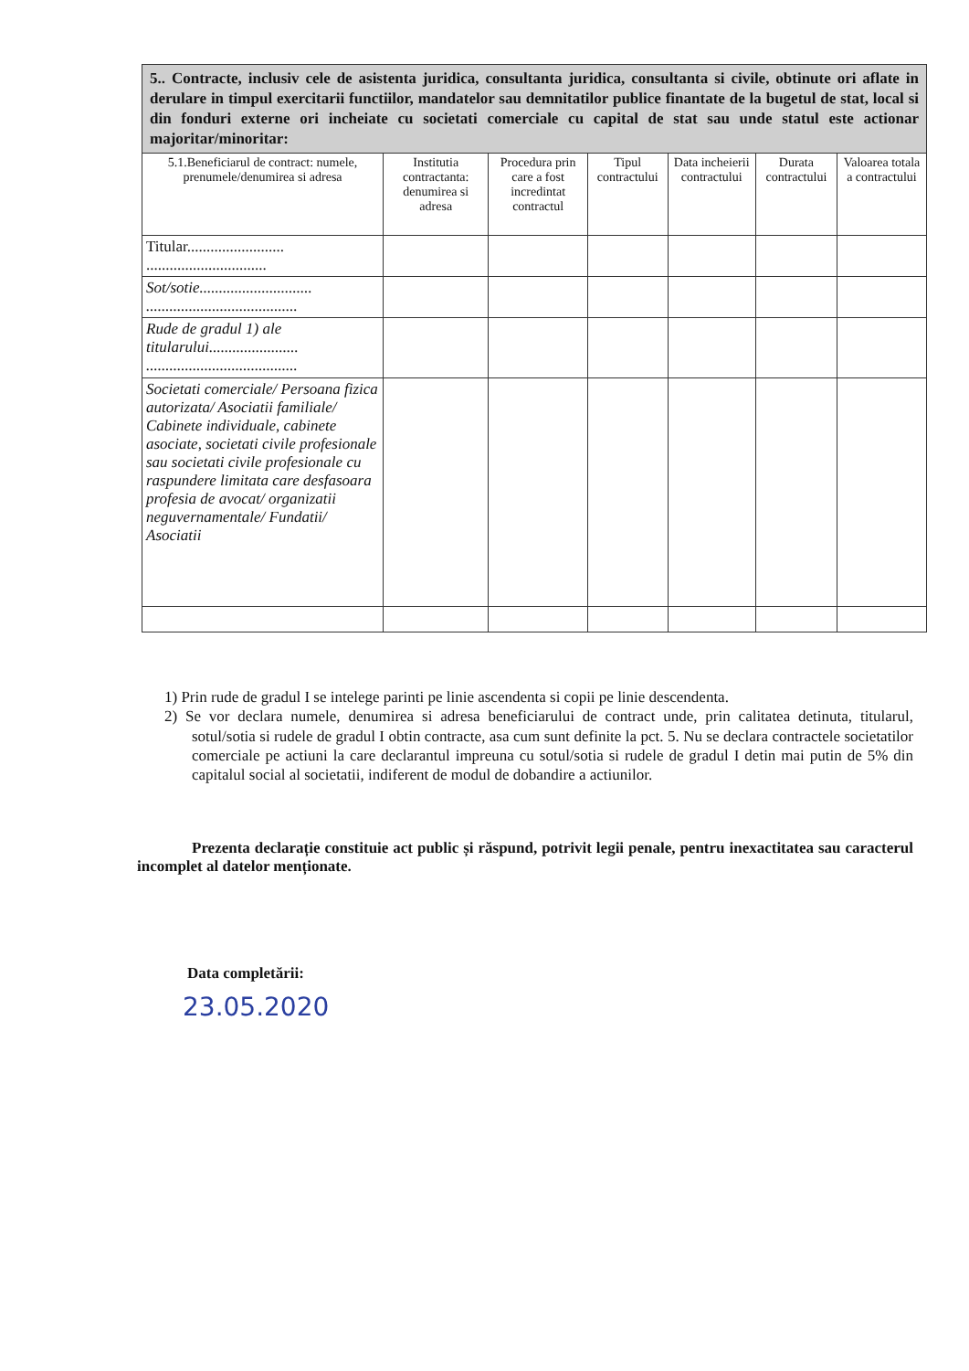| 5.. Contracte, inclusiv cele de asistenta juridica, consultanta juridica, consultanta si civile, obtinute ori aflate in derulare in timpul exercitarii functiilor, mandatelor sau demnitatilor publice finantate de la bugetul de stat, local si din fonduri externe ori incheiate cu societati comerciale cu capital de stat sau unde statul este actionar majoritar/minoritar: | | | | | | |
| 5.1.Beneficiarul de contract: numele, prenumele/denumirea si adresa | Institutia contractanta: denumirea si adresa | Procedura prin care a fost incredintat contractul | Tipul contractului | Data incheierii contractului | Durata contractului | Valoarea totala a contractului |
| Titular......................... ............................... | | | | | | |
| Sot/sotie............................. ....................................... | | | | | | |
| Rude de gradul 1) ale titularului....................... ....................................... | | | | | | |
| Societati comerciale/ Persoana fizica autorizata/ Asociatii familiale/ Cabinete individuale, cabinete asociate, societati civile profesionale sau societati civile profesionale cu raspundere limitata care desfasoara profesia de avocat/ organizatii neguvernamentale/ Fundatii/ Asociatii | | | | | | |
1) Prin rude de gradul I se intelege parinti pe linie ascendenta si copii pe linie descendenta.
2) Se vor declara numele, denumirea si adresa beneficiarului de contract unde, prin calitatea detinuta, titularul, sotul/sotia si rudele de gradul I obtin contracte, asa cum sunt definite la pct. 5. Nu se declara contractele societatilor comerciale pe actiuni la care declarantul impreuna cu sotul/sotia si rudele de gradul I detin mai putin de 5% din capitalul social al societatii, indiferent de modul de dobandire a actiunilor.
Prezenta declarație constituie act public și răspund, potrivit legii penale, pentru inexactitatea sau caracterul incomplet al datelor menționate.
Data completării:
23.05.2020